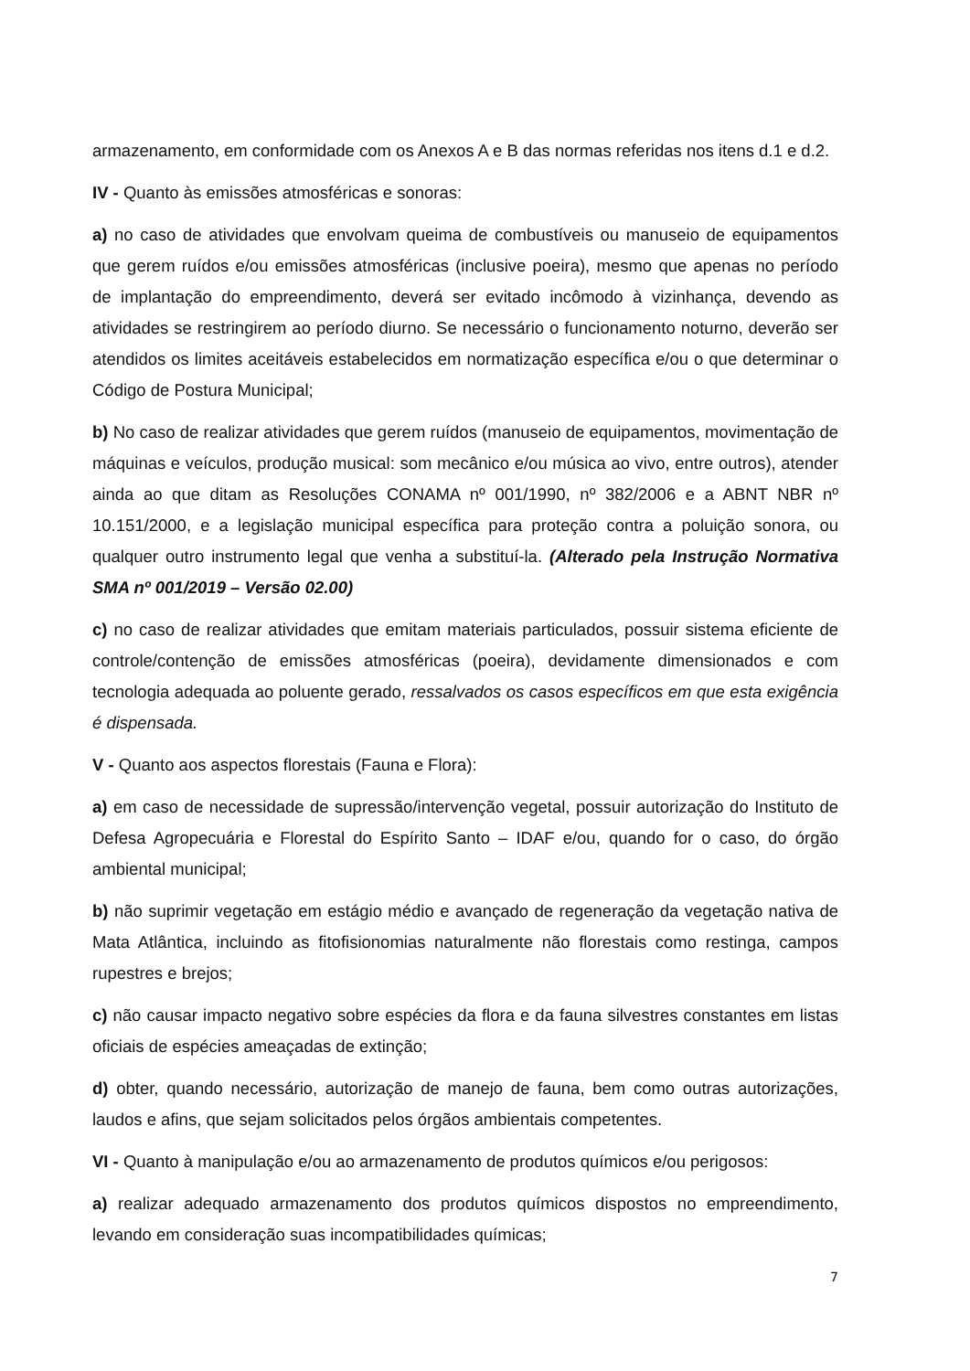armazenamento, em conformidade com os Anexos A e B das normas referidas nos itens d.1 e d.2.
IV - Quanto às emissões atmosféricas e sonoras:
a) no caso de atividades que envolvam queima de combustíveis ou manuseio de equipamentos que gerem ruídos e/ou emissões atmosféricas (inclusive poeira), mesmo que apenas no período de implantação do empreendimento, deverá ser evitado incômodo à vizinhança, devendo as atividades se restringirem ao período diurno. Se necessário o funcionamento noturno, deverão ser atendidos os limites aceitáveis estabelecidos em normatização específica e/ou o que determinar o Código de Postura Municipal;
b) No caso de realizar atividades que gerem ruídos (manuseio de equipamentos, movimentação de máquinas e veículos, produção musical: som mecânico e/ou música ao vivo, entre outros), atender ainda ao que ditam as Resoluções CONAMA nº 001/1990, nº 382/2006 e a ABNT NBR nº 10.151/2000, e a legislação municipal específica para proteção contra a poluição sonora, ou qualquer outro instrumento legal que venha a substituí-la. (Alterado pela Instrução Normativa SMA nº 001/2019 – Versão 02.00)
c) no caso de realizar atividades que emitam materiais particulados, possuir sistema eficiente de controle/contenção de emissões atmosféricas (poeira), devidamente dimensionados e com tecnologia adequada ao poluente gerado, ressalvados os casos específicos em que esta exigência é dispensada.
V - Quanto aos aspectos florestais (Fauna e Flora):
a) em caso de necessidade de supressão/intervenção vegetal, possuir autorização do Instituto de Defesa Agropecuária e Florestal do Espírito Santo – IDAF e/ou, quando for o caso, do órgão ambiental municipal;
b) não suprimir vegetação em estágio médio e avançado de regeneração da vegetação nativa de Mata Atlântica, incluindo as fitofisionomias naturalmente não florestais como restinga, campos rupestres e brejos;
c) não causar impacto negativo sobre espécies da flora e da fauna silvestres constantes em listas oficiais de espécies ameaçadas de extinção;
d) obter, quando necessário, autorização de manejo de fauna, bem como outras autorizações, laudos e afins, que sejam solicitados pelos órgãos ambientais competentes.
VI - Quanto à manipulação e/ou ao armazenamento de produtos químicos e/ou perigosos:
a) realizar adequado armazenamento dos produtos químicos dispostos no empreendimento, levando em consideração suas incompatibilidades químicas;
7